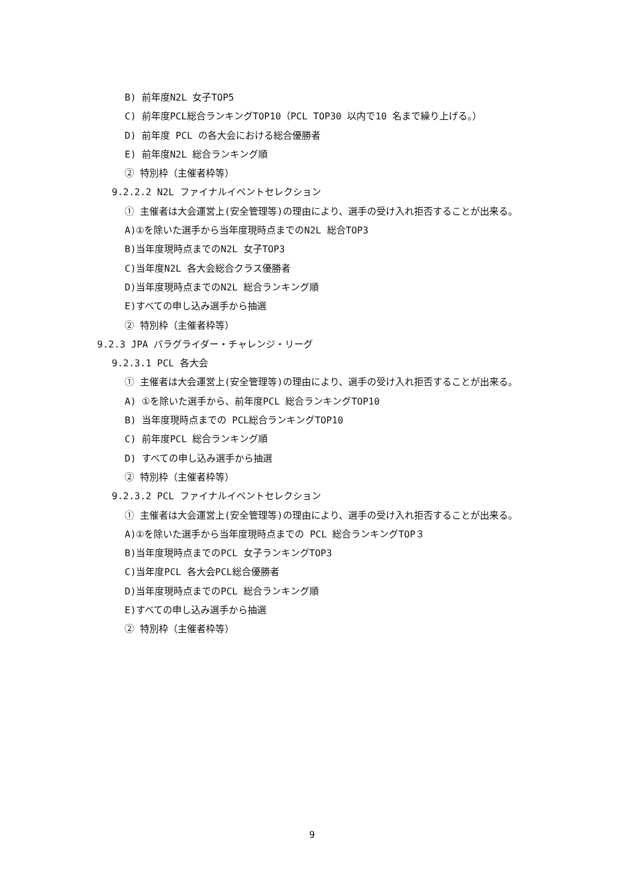B) 前年度N2L 女子TOP5
C) 前年度PCL総合ランキングTOP10（PCL TOP30 以内で10 名まで繰り上げる。）
D) 前年度 PCL の各大会における総合優勝者
E) 前年度N2L 総合ランキング順
② 特別枠（主催者枠等）
9.2.2.2 N2L ファイナルイベントセレクション
① 主催者は大会運営上(安全管理等)の理由により、選手の受け入れ拒否することが出来る。
A)①を除いた選手から当年度現時点までのN2L 総合TOP3
B)当年度現時点までのN2L 女子TOP3
C)当年度N2L 各大会総合クラス優勝者
D)当年度現時点までのN2L 総合ランキング順
E)すべての申し込み選手から抽選
② 特別枠（主催者枠等）
9.2.3 JPA パラグライダー・チャレンジ・リーグ
9.2.3.1 PCL 各大会
① 主催者は大会運営上(安全管理等)の理由により、選手の受け入れ拒否することが出来る。
A) ①を除いた選手から、前年度PCL 総合ランキングTOP10
B) 当年度現時点までの PCL総合ランキングTOP10
C) 前年度PCL 総合ランキング順
D) すべての申し込み選手から抽選
② 特別枠（主催者枠等）
9.2.3.2 PCL ファイナルイベントセレクション
① 主催者は大会運営上(安全管理等)の理由により、選手の受け入れ拒否することが出来る。
A)①を除いた選手から当年度現時点までの PCL 総合ランキングTOP３
B)当年度現時点までのPCL 女子ランキングTOP3
C)当年度PCL 各大会PCL総合優勝者
D)当年度現時点までのPCL 総合ランキング順
E)すべての申し込み選手から抽選
② 特別枠（主催者枠等）
9